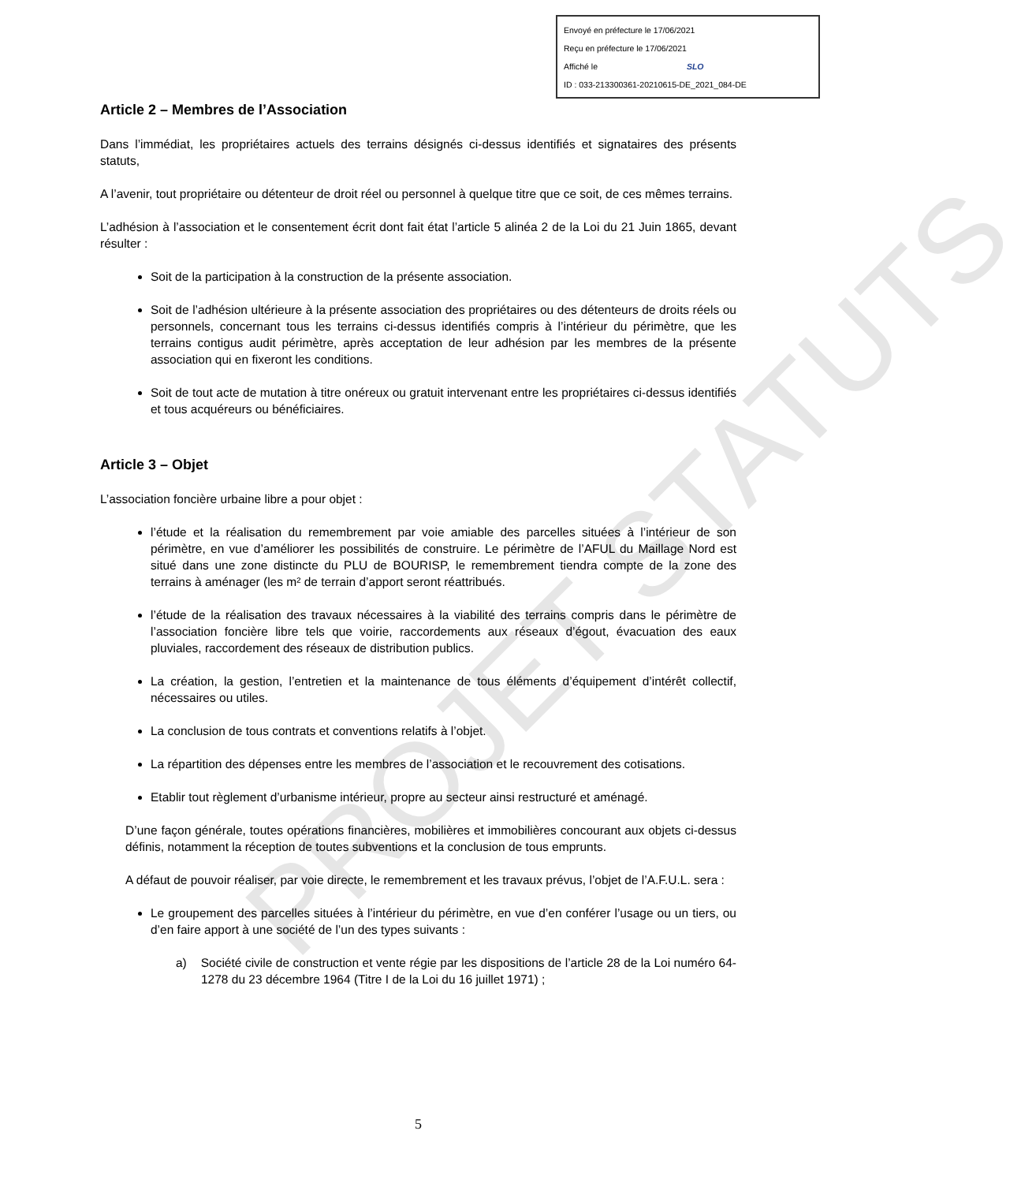PROJET STATUTS
Envoyé en préfecture le 17/06/2021
Reçu en préfecture le 17/06/2021
Affiché le SLO
ID : 033-213300361-20210615-DE_2021_084-DE
Article 2 – Membres de l’Association
Dans l’immédiat, les propriétaires actuels des terrains désignés ci-dessus identifiés et signataires des présents statuts,
A l’avenir, tout propriétaire ou détenteur de droit réel ou personnel à quelque titre que ce soit, de ces mêmes terrains.
L’adhésion à l’association et le consentement écrit dont fait état l’article 5 alinéa 2 de la Loi du 21 Juin 1865, devant résulter :
Soit de la participation à la construction de la présente association.
Soit de l’adhésion ultérieure à la présente association des propriétaires ou des détenteurs de droits réels ou personnels, concernant tous les terrains ci-dessus identifiés compris à l’intérieur du périmètre, que les terrains contigus audit périmètre, après acceptation de leur adhésion par les membres de la présente association qui en fixeront les conditions.
Soit de tout acte de mutation à titre onéreux ou gratuit intervenant entre les propriétaires ci-dessus identifiés et tous acquéreurs ou bénéficiaires.
Article 3 – Objet
L’association foncière urbaine libre a pour objet :
l’étude et la réalisation du remembrement par voie amiable des parcelles situées à l’intérieur de son périmètre, en vue d’améliorer les possibilités de construire. Le périmètre de l’AFUL du Maillage Nord est situé dans une zone distincte du PLU de BOURISP, le remembrement tiendra compte de la zone des terrains à aménager (les m² de terrain d’apport seront réattribués.
l’étude de la réalisation des travaux nécessaires à la viabilité des terrains compris dans le périmètre de l’association foncière libre tels que voirie, raccordements aux réseaux d’égout, évacuation des eaux pluviales, raccordement des réseaux de distribution publics.
La création, la gestion, l’entretien et la maintenance de tous éléments d’équipement d’intérêt collectif, nécessaires ou utiles.
La conclusion de tous contrats et conventions relatifs à l’objet.
La répartition des dépenses entre les membres de l’association et le recouvrement des cotisations.
Etablir tout règlement d’urbanisme intérieur, propre au secteur ainsi restructuré et aménagé.
D’une façon générale, toutes opérations financières, mobilières et immobilières concourant aux objets ci-dessus définis, notamment la réception de toutes subventions et la conclusion de tous emprunts.
A défaut de pouvoir réaliser, par voie directe, le remembrement et les travaux prévus, l’objet de l’A.F.U.L. sera :
Le groupement des parcelles situées à l’intérieur du périmètre, en vue d’en conférer l’usage ou un tiers, ou d’en faire apport à une société de l’un des types suivants :
a) Société civile de construction et vente régie par les dispositions de l’article 28 de la Loi numéro 64-1278 du 23 décembre 1964 (Titre I de la Loi du 16 juillet 1971) ;
5